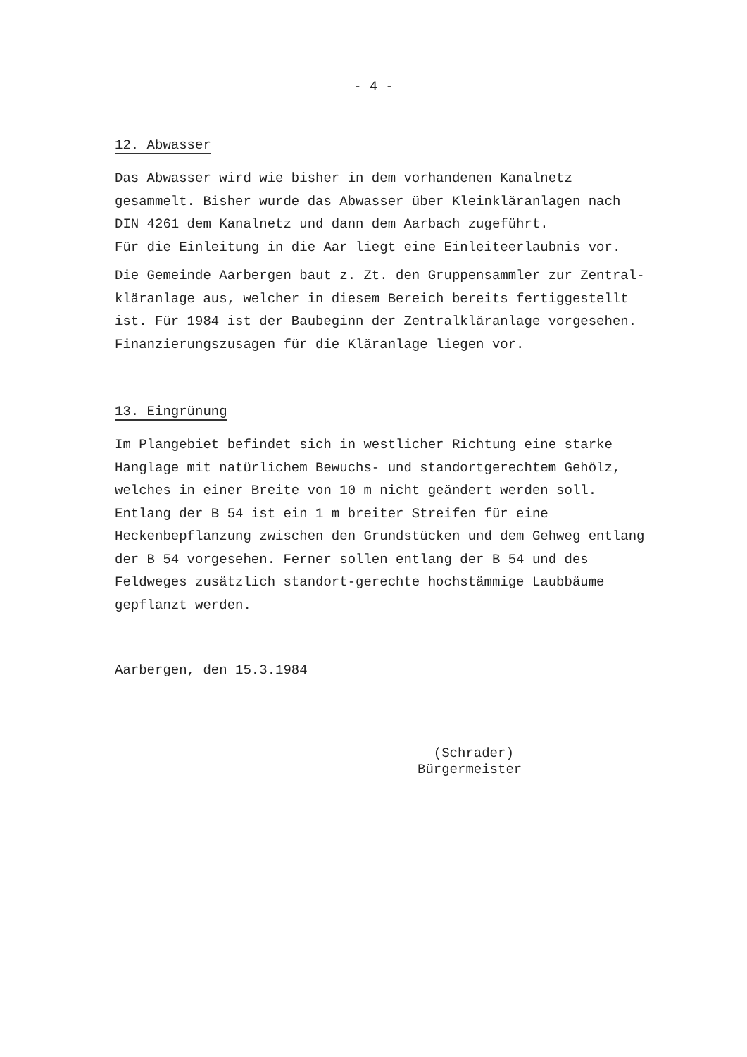- 4 -
12. Abwasser
Das Abwasser wird wie bisher in dem vorhandenen Kanalnetz gesammelt. Bisher wurde das Abwasser über Kleinkläranlagen nach DIN 4261 dem Kanalnetz und dann dem Aarbach zugeführt.
Für die Einleitung in die Aar liegt eine Einleiteerlaubnis vor.
Die Gemeinde Aarbergen baut z. Zt. den Gruppensammler zur Zentral-kläranlage aus, welcher in diesem Bereich bereits fertiggestellt ist. Für 1984 ist der Baubeginn der Zentralkläranlage vorgesehen. Finanzierungszusagen für die Kläranlage liegen vor.
13. Eingrünung
Im Plangebiet befindet sich in westlicher Richtung eine starke Hanglage mit natürlichem Bewuchs- und standortgerechtem Gehölz, welches in einer Breite von 10 m nicht geändert werden soll. Entlang der B 54 ist ein 1 m breiter Streifen für eine Heckenbepflanzung zwischen den Grundstücken und dem Gehweg entlang der B 54 vorgesehen. Ferner sollen entlang der B 54 und des Feldweges zusätzlich standort-gerechte hochstämmige Laubbäume gepflanzt werden.
Aarbergen, den 15.3.1984
(Schrader)
Bürgermeister